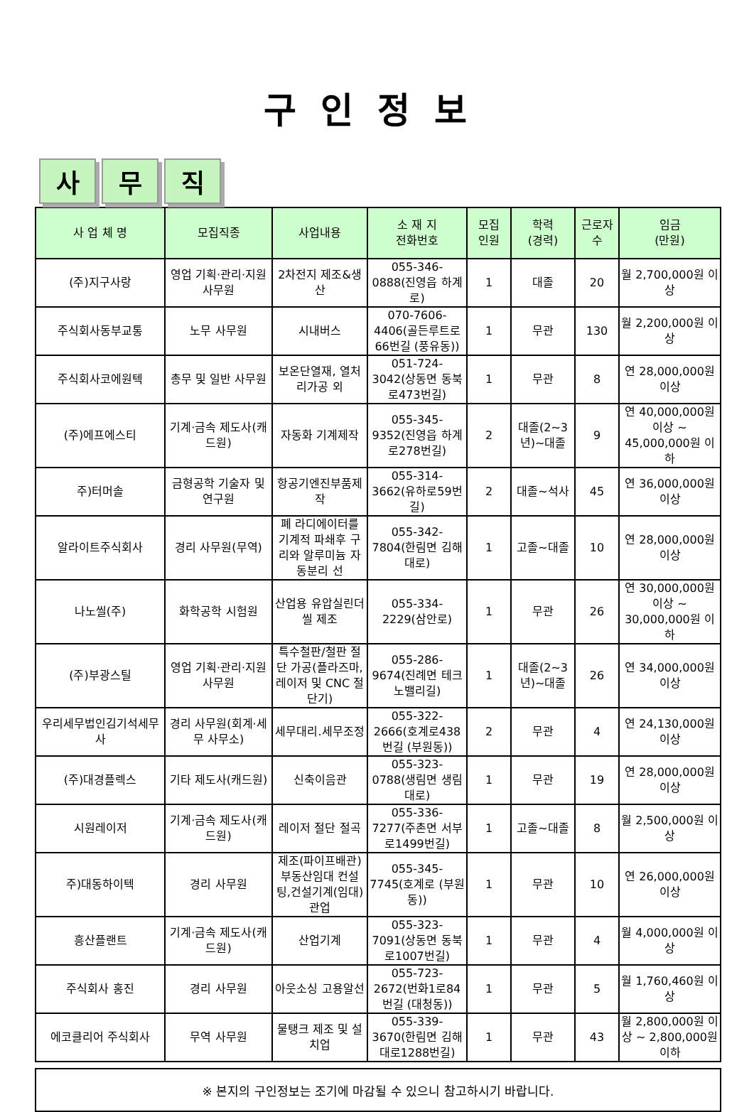구인정보
사 무 직
| 사 업 체 명 | 모집직종 | 사업내용 | 소 재 지 전화번호 | 모집 인원 | 학력 (경력) | 근로자 수 | 임금 (만원) |
| --- | --- | --- | --- | --- | --- | --- | --- |
| (주)지구사랑 | 영업 기획·관리·지원 사무원 | 2차전지 제조&생산 | 055-346-0888(진영읍 하계로) | 1 | 대졸 | 20 | 월 2,700,000원 이상 |
| 주식회사동부교통 | 노무 사무원 | 시내버스 | 070-7606-4406(골든루트로66번길 (풍유동)) | 1 | 무관 | 130 | 월 2,200,000원 이상 |
| 주식회사코에원텍 | 총무 및 일반 사무원 | 보온단열재, 열처리가공 외 | 051-724-3042(상동면 동북로473번길) | 1 | 무관 | 8 | 연 28,000,000원 이상 |
| (주)에프에스티 | 기계·금속 제도사(캐드원) | 자동화 기계제작 | 055-345-9352(진영읍 하계로278번길) | 2 | 대졸(2~3년)~대졸 | 9 | 연 40,000,000원 이상 ~ 45,000,000원 이하 |
| 주)터머솔 | 금형공학 기술자 및 연구원 | 항공기엔진부품제작 | 055-314-3662(유하로59번길) | 2 | 대졸~석사 | 45 | 연 36,000,000원 이상 |
| 알라이트주식회사 | 경리 사무원(무역) | 폐 라디에이터를 기계적 파쇄후 구리와 알루미늄 자동분리 선 | 055-342-7804(한림면 김해대로) | 1 | 고졸~대졸 | 10 | 연 28,000,000원 이상 |
| 나노씰(주) | 화학공학 시험원 | 산업용 유압실린더 씰 제조 | 055-334-2229(삼안로) | 1 | 무관 | 26 | 연 30,000,000원 이상 ~ 30,000,000원 이하 |
| (주)부광스틸 | 영업 기획·관리·지원 사무원 | 특수철판/철판 절단 가공(플라즈마, 레이저 및 CNC 절단기) | 055-286-9674(진례면 테크노밸리길) | 1 | 대졸(2~3년)~대졸 | 26 | 연 34,000,000원 이상 |
| 우리세무법인김기석세무사 | 경리 사무원(회계·세무 사무소) | 세무대리.세무조정 | 055-322-2666(호계로438번길 (부원동)) | 2 | 무관 | 4 | 연 24,130,000원 이상 |
| (주)대경플렉스 | 기타 제도사(캐드원) | 신축이음관 | 055-323-0788(생림면 생림대로) | 1 | 무관 | 19 | 연 28,000,000원 이상 |
| 시원레이저 | 기계·금속 제도사(캐드원) | 레이저 절단 절곡 | 055-336-7277(주촌면 서부로1499번길) | 1 | 고졸~대졸 | 8 | 월 2,500,000원 이상 |
| 주)대동하이텍 | 경리 사무원 | 제조(파이프배관) 부동산임대 컨설팅,건설기계(임대)관업 | 055-345-7745(호계로 (부원동)) | 1 | 무관 | 10 | 연 26,000,000원 이상 |
| 흥산플랜트 | 기계·금속 제도사(캐드원) | 산업기계 | 055-323-7091(상동면 동북로1007번길) | 1 | 무관 | 4 | 월 4,000,000원 이상 |
| 주식회사 홍진 | 경리 사무원 | 아웃소싱 고용알선 | 055-723-2672(번화1로84번길 (대청동)) | 1 | 무관 | 5 | 월 1,760,460원 이상 |
| 에코클리어 주식회사 | 무역 사무원 | 물탱크 제조 및 설치업 | 055-339-3670(한림면 김해대로1288번길) | 1 | 무관 | 43 | 월 2,800,000원 이상 ~ 2,800,000원 이하 |
※ 본지의 구인정보는 조기에 마감될 수 있으니 참고하시기 바랍니다.